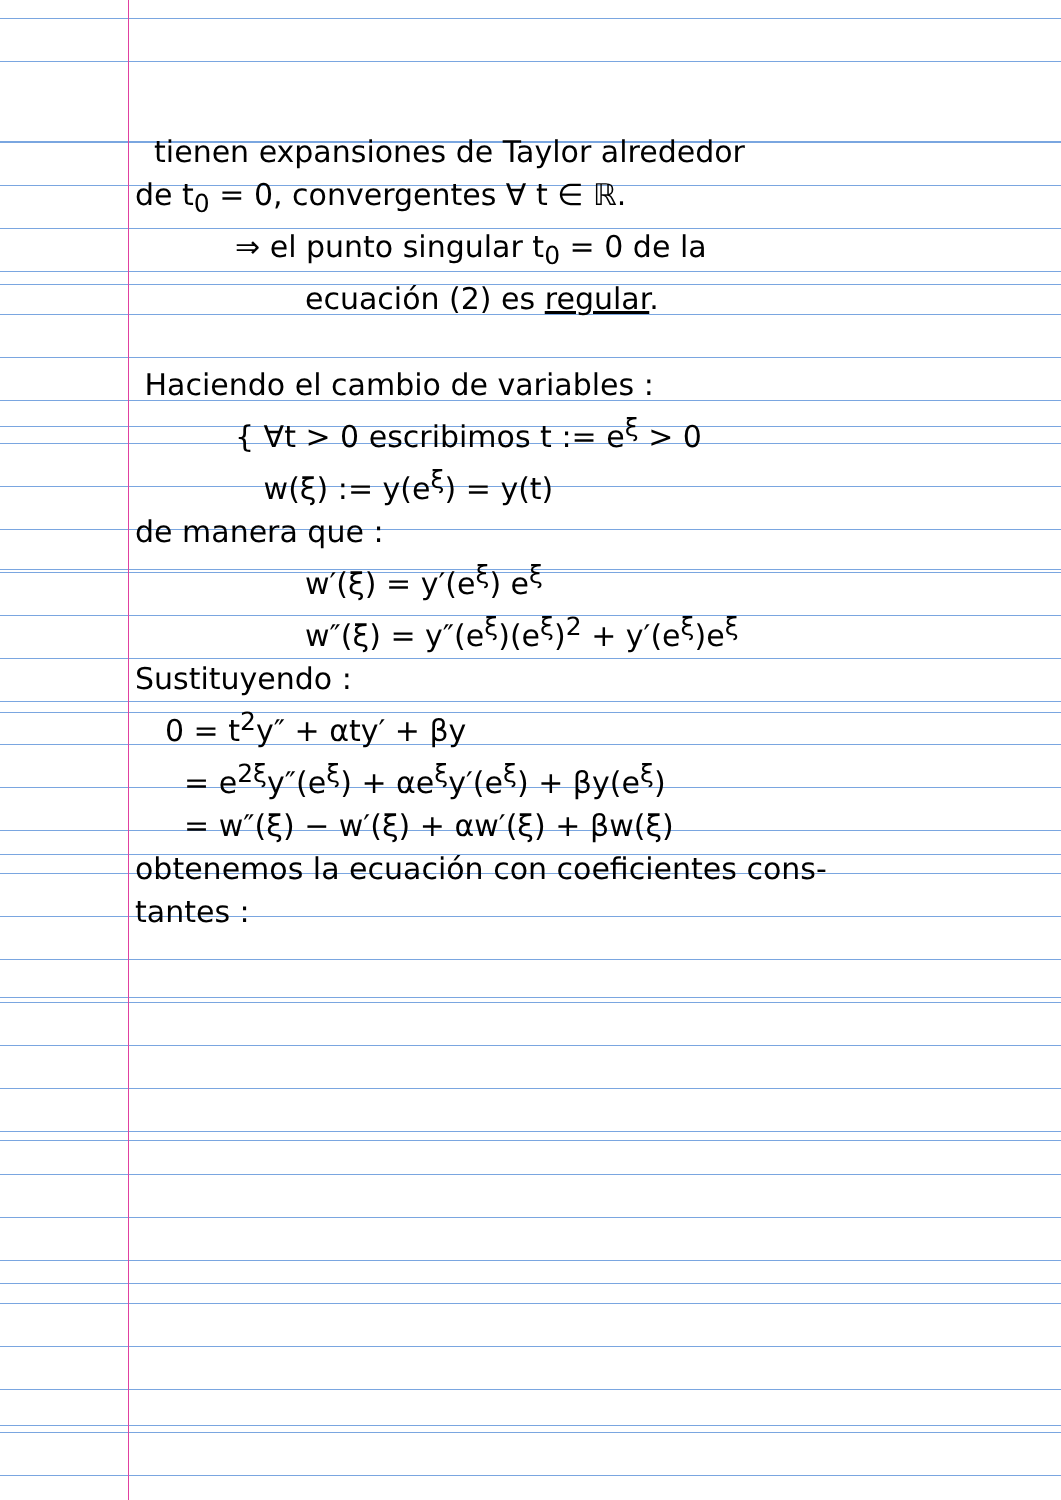tienen expansiones de Taylor alrededor
de t<sub>0</sub> = 0, convergentes ∀ t ∈ ℝ.
⇒ el punto singular t<sub>0</sub> = 0 de la
ecuación (2) es regular.
Haciendo el cambio de variables :
{ ∀t > 0 escribimos t := e<sup>ξ</sup> > 0
w(ξ) := y(e<sup>ξ</sup>) = y(t)
de manera que :
w′(ξ) = y′(e<sup>ξ</sup>) e<sup>ξ</sup>
w″(ξ) = y″(e<sup>ξ</sup>)(e<sup>ξ</sup>)<sup>2</sup> + y′(e<sup>ξ</sup>)e<sup>ξ</sup>
Sustituyendo :
0 = t<sup>2</sup>y″ + αty′ + βy
= e<sup>2ξ</sup>y″(e<sup>ξ</sup>) + αe<sup>ξ</sup>y′(e<sup>ξ</sup>) + βy(e<sup>ξ</sup>)
= w″(ξ) − w′(ξ) + αw′(ξ) + βw(ξ)
obtenemos la ecuación con coeficientes cons-
tantes :